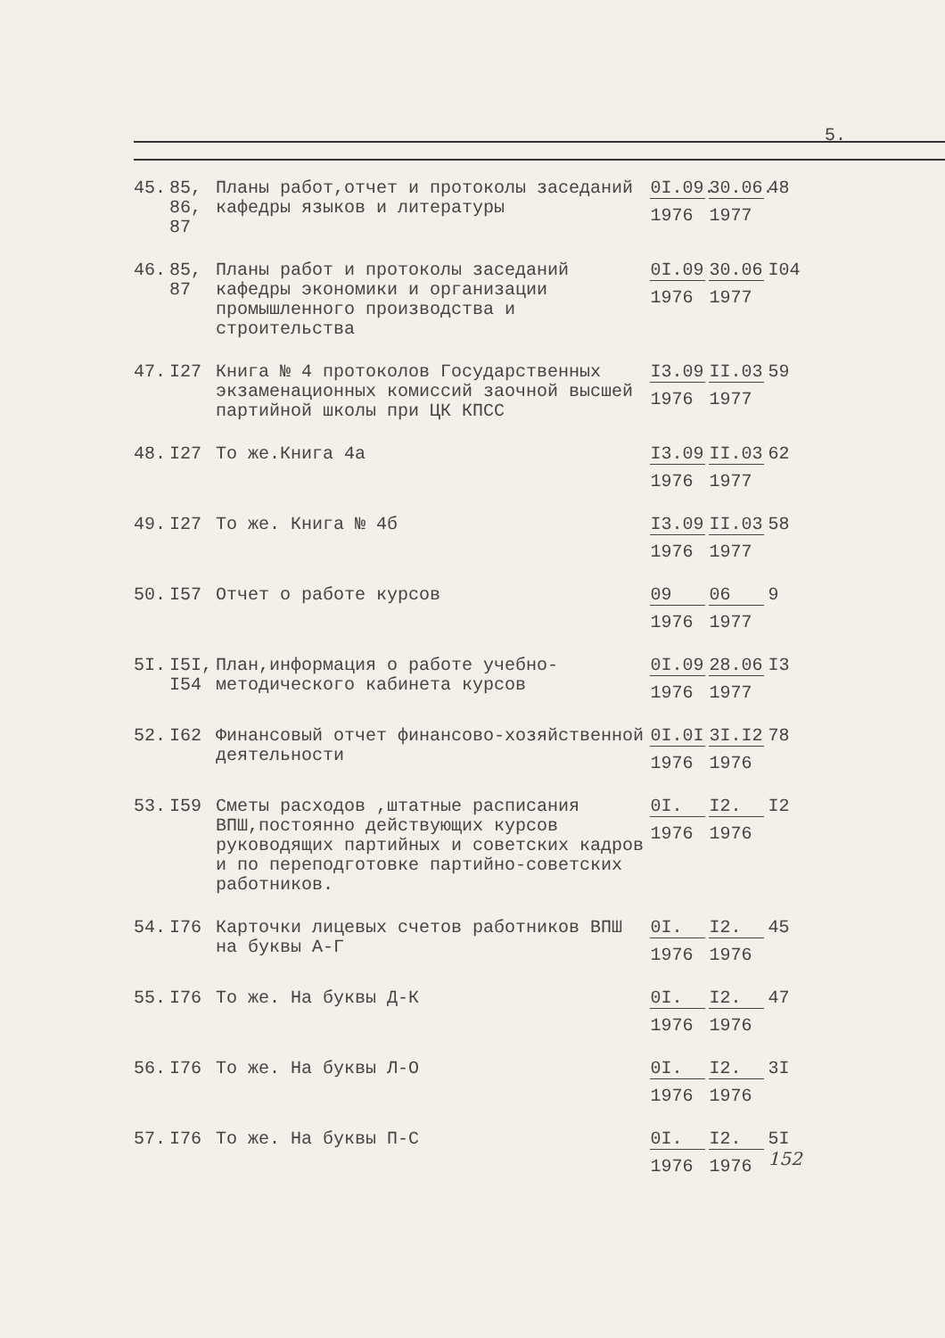5.
| 45. | 85, 86, 87 | Планы работ,отчет и протоколы заседаний кафедры языков и литературы | 0I.09. 1976 | 30.06. 1977 | 48 |
| 46. | 85, 87 | Планы работ и протоколы заседаний кафедры экономики и организации промышленного производства и строительства | 0I.09 1976 | 30.06 1977 | I04 |
| 47. | I27 | Книга № 4 протоколов Государственных экзаменационных комиссий заочной высшей партийной школы при ЦК КПСС | I3.09 1976 | II.03 1977 | 59 |
| 48. | I27 | То же.Книга 4а | I3.09 1976 | II.03 1977 | 62 |
| 49. | I27 | То же. Книга № 4б | I3.09 1976 | II.03 1977 | 58 |
| 50. | I57 | Отчет о работе курсов | 09 1976 | 06 1977 | 9 |
| 5I. | I5I, I54 | План,информация о работе учебно-методического кабинета курсов | 0I.09 1976 | 28.06 1977 | I3 |
| 52. | I62 | Финансовый отчет финансово-хозяйственной деятельности | 0I.0I 1976 | 3I.I2 1976 | 78 |
| 53. | I59 | Сметы расходов ,штатные расписания ВПШ,постоянно действующих курсов руководящих партийных и советских кадров и по переподготовке партийно-советских работников. | 0I. 1976 | I2. 1976 | I2 |
| 54. | I76 | Карточки лицевых счетов работников ВПШ на буквы А-Г | 0I. 1976 | I2. 1976 | 45 |
| 55. | I76 | То же. На буквы Д-К | 0I. 1976 | I2. 1976 | 47 |
| 56. | I76 | То же. На буквы Л-О | 0I. 1976 | I2. 1976 | 3I |
| 57. | I76 | То же. На буквы П-С | 0I. 1976 | I2. 1976 | 5I 152 |